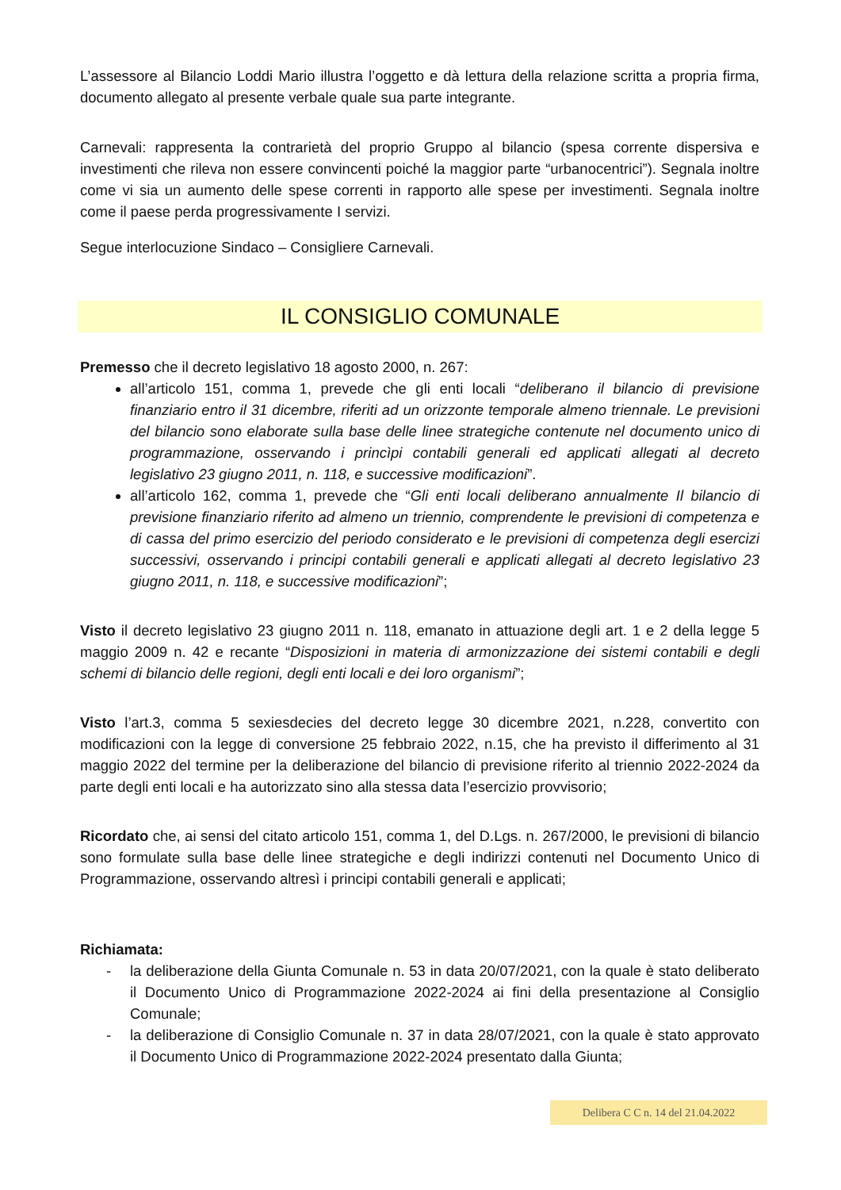L’assessore al Bilancio Loddi Mario illustra l’oggetto e dà lettura della relazione scritta a propria firma, documento allegato al presente verbale quale sua parte integrante.
Carnevali: rappresenta la contrarietà del proprio Gruppo al bilancio (spesa corrente dispersiva e investimenti che rileva non essere convincenti poiché la maggior parte “urbanocentrici”). Segnala inoltre come vi sia un aumento delle spese correnti in rapporto alle spese per investimenti. Segnala inoltre come il paese perda progressivamente I servizi.
Segue interlocuzione Sindaco – Consigliere Carnevali.
IL CONSIGLIO COMUNALE
Premesso che il decreto legislativo 18 agosto 2000, n. 267:
all’articolo 151, comma 1, prevede che gli enti locali “deliberano il bilancio di previsione finanziario entro il 31 dicembre, riferiti ad un orizzonte temporale almeno triennale. Le previsioni del bilancio sono elaborate sulla base delle linee strategiche contenute nel documento unico di programmazione, osservando i princìpi contabili generali ed applicati allegati al decreto legislativo 23 giugno 2011, n. 118, e successive modificazioni”.
all’articolo 162, comma 1, prevede che “Gli enti locali deliberano annualmente Il bilancio di previsione finanziario riferito ad almeno un triennio, comprendente le previsioni di competenza e di cassa del primo esercizio del periodo considerato e le previsioni di competenza degli esercizi successivi, osservando i principi contabili generali e applicati allegati al decreto legislativo 23 giugno 2011, n. 118, e successive modificazioni”;
Visto il decreto legislativo 23 giugno 2011 n. 118, emanato in attuazione degli art. 1 e 2 della legge 5 maggio 2009 n. 42 e recante “Disposizioni in materia di armonizzazione dei sistemi contabili e degli schemi di bilancio delle regioni, degli enti locali e dei loro organismi”;
Visto l’art.3, comma 5 sexiesdecies del decreto legge 30 dicembre 2021, n.228, convertito con modificazioni con la legge di conversione 25 febbraio 2022, n.15, che ha previsto il differimento al 31 maggio 2022 del termine per la deliberazione del bilancio di previsione riferito al triennio 2022-2024 da parte degli enti locali e ha autorizzato sino alla stessa data l’esercizio provvisorio;
Ricordato che, ai sensi del citato articolo 151, comma 1, del D.Lgs. n. 267/2000, le previsioni di bilancio sono formulate sulla base delle linee strategiche e degli indirizzi contenuti nel Documento Unico di Programmazione, osservando altresì i principi contabili generali e applicati;
Richiamata:
- la deliberazione della Giunta Comunale n. 53 in data 20/07/2021, con la quale è stato deliberato il Documento Unico di Programmazione 2022-2024 ai fini della presentazione al Consiglio Comunale;
- la deliberazione di Consiglio Comunale n. 37 in data 28/07/2021, con la quale è stato approvato il Documento Unico di Programmazione 2022-2024 presentato dalla Giunta;
Delibera C C n. 14 del 21.04.2022